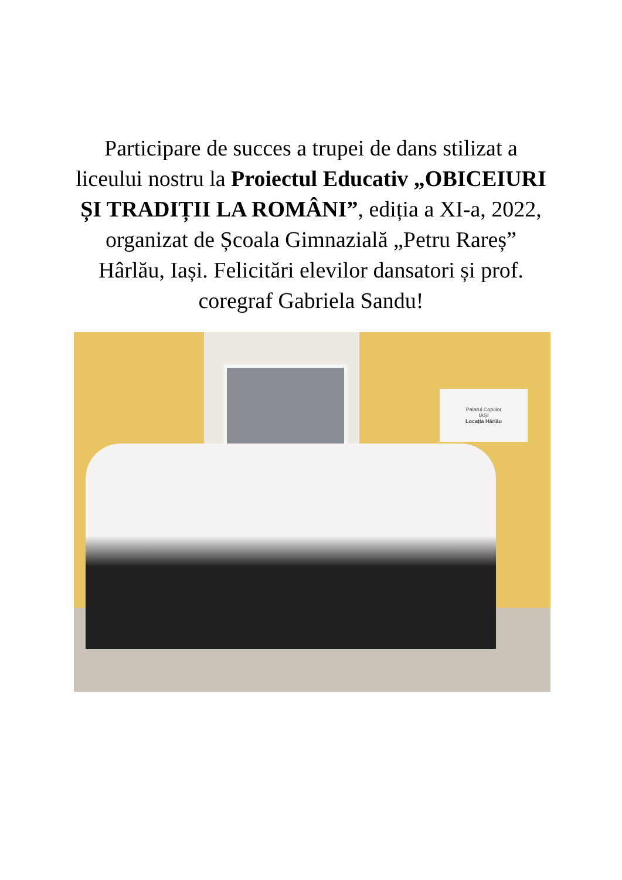Participare de succes a trupei de dans stilizat a liceului nostru la Proiectul Educativ „OBICEIURI ȘI TRADIȚII LA ROMÂNI”, ediția a XI-a, 2022, organizat de Școala Gimnazială „Petru Rareș” Hârlău, Iași. Felicitări elevilor dansatori și prof. coregraf Gabriela Sandu!
Palatul Copiilor
IAȘI
Locația Hârlău